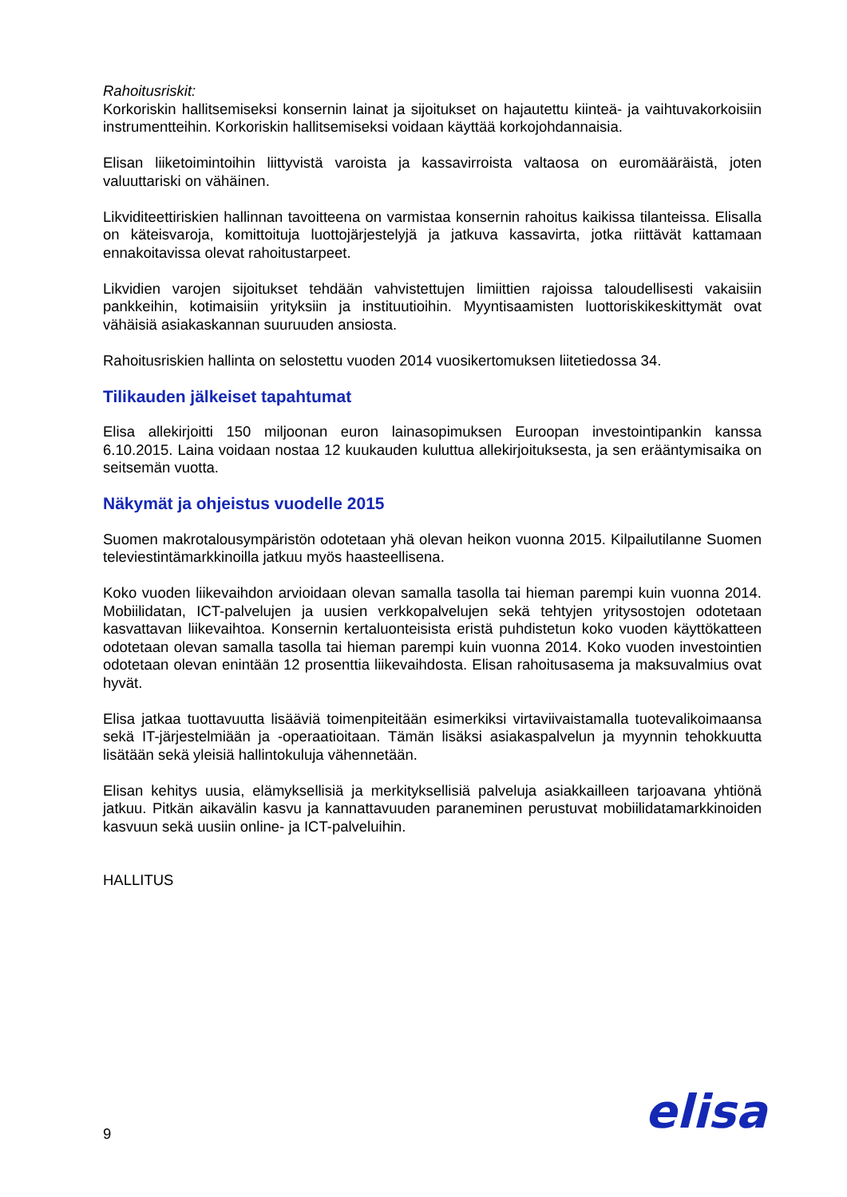Rahoitusriskit:
Korkoriskin hallitsemiseksi konsernin lainat ja sijoitukset on hajautettu kiinteä- ja vaihtuvakorkoisiin instrumentteihin. Korkoriskin hallitsemiseksi voidaan käyttää korkojohdannaisia.
Elisan liiketoimintoihin liittyvistä varoista ja kassavirroista valtaosa on euromääräistä, joten valuuttariski on vähäinen.
Likviditeettiriskien hallinnan tavoitteena on varmistaa konsernin rahoitus kaikissa tilanteissa. Elisalla on käteisvaroja, komittoituja luottojärjestelyjä ja jatkuva kassavirta, jotka riittävät kattamaan ennakoitavissa olevat rahoitustarpeet.
Likvidien varojen sijoitukset tehdään vahvistettujen limiittien rajoissa taloudellisesti vakaisiin pankkeihin, kotimaisiin yrityksiin ja instituutioihin. Myyntisaamisten luottoriskikeskittymät ovat vähäisiä asiakaskannan suuruuden ansiosta.
Rahoitusriskien hallinta on selostettu vuoden 2014 vuosikertomuksen liitetiedossa 34.
Tilikauden jälkeiset tapahtumat
Elisa allekirjoitti 150 miljoonan euron lainasopimuksen Euroopan investointipankin kanssa 6.10.2015. Laina voidaan nostaa 12 kuukauden kuluttua allekirjoituksesta, ja sen erääntymisaika on seitsemän vuotta.
Näkymät ja ohjeistus vuodelle 2015
Suomen makrotalousympäristön odotetaan yhä olevan heikon vuonna 2015. Kilpailutilanne Suomen televiestintämarkkinoilla jatkuu myös haasteellisena.
Koko vuoden liikevaihdon arvioidaan olevan samalla tasolla tai hieman parempi kuin vuonna 2014. Mobiilidatan, ICT-palvelujen ja uusien verkkopalvelujen sekä tehtyjen yritysostojen odotetaan kasvattavan liikevaihtoa. Konsernin kertaluonteisista eristä puhdistetun koko vuoden käyttökatteen odotetaan olevan samalla tasolla tai hieman parempi kuin vuonna 2014. Koko vuoden investointien odotetaan olevan enintään 12 prosenttia liikevaihdosta. Elisan rahoitusasema ja maksuvalmius ovat hyvät.
Elisa jatkaa tuottavuutta lisääviä toimenpiteitään esimerkiksi virtaviivaistamalla tuotevalikoimaansa sekä IT-järjestelmiään ja -operaatioitaan. Tämän lisäksi asiakaspalvelun ja myynnin tehokkuutta lisätään sekä yleisiä hallintokuluja vähennetään.
Elisan kehitys uusia, elämyksellisiä ja merkityksellisiä palveluja asiakkailleen tarjoavana yhtiönä jatkuu. Pitkän aikavälin kasvu ja kannattavuuden paraneminen perustuvat mobiilidatamarkkinoiden kasvuun sekä uusiin online- ja ICT-palveluihin.
HALLITUS
9 elisa